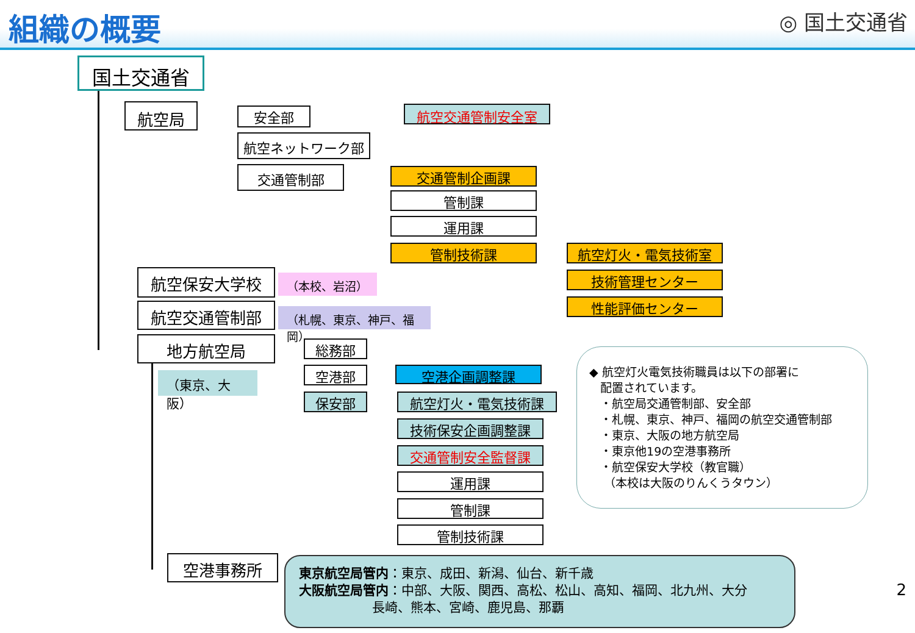組織の概要 ◎ 国土交通省
国土交通省
航空局 安全部 航空交通管制安全室
航空ネットワーク部
交通管制部 交通管制企画課
管制課
運用課
管制技術課 航空灯火・電気技術室
技術管理センター
性能評価センター
航空保安大学校 （本校、岩沼）
航空交通管制部 （札幌、東京、神戸、福岡）
地方航空局
（東京、大阪）
総務部
空港部
保安部
空港企画調整課
航空灯火・電気技術課
技術保安企画調整課
交通管制安全監督課
運用課
管制課
管制技術課
空港事務所
◆ 航空灯火電気技術職員は以下の部署に
配置されています。
・航空局交通管制部、安全部
・札幌、東京、神戸、福岡の航空交通管制部
・東京、大阪の地方航空局
・東京他19の空港事務所
・航空保安大学校（教官職）
（本校は大阪のりんくうタウン）
東京航空局管内：東京、成田、新潟、仙台、新千歳
大阪航空局管内：中部、大阪、関西、高松、松山、高知、福岡、北九州、大分
長崎、熊本、宮崎、鹿児島、那覇
2